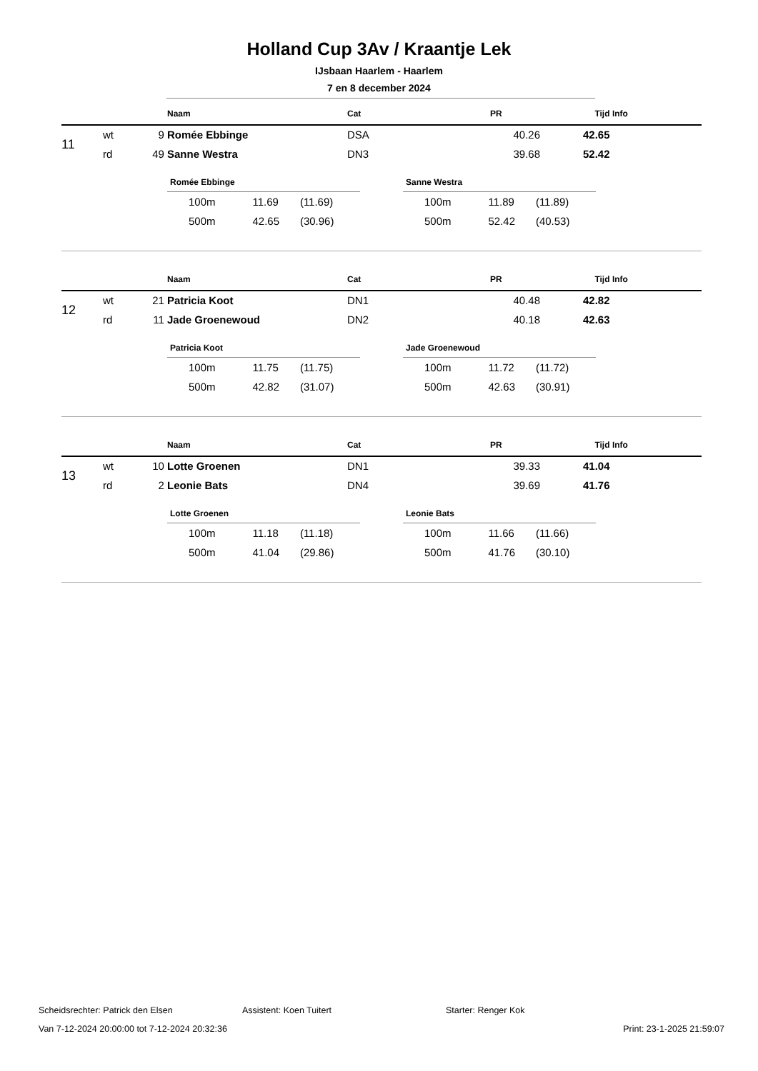Holland Cup 3Av / Kraantje Lek
IJsbaan Haarlem - Haarlem
7 en 8 december 2024
| | | | Naam | Cat | PR | Tijd | Info |
| --- | --- | --- | --- | --- | --- | --- | --- |
| 11 | wt | 9 | Romée Ebbinge | DSA | 40.26 | 42.65 | |
| | rd | 49 | Sanne Westra | DN3 | 39.68 | 52.42 | |
Romée Ebbinge
| 100m | 11.69 | (11.69) |
| 500m | 42.65 | (30.96) |
Sanne Westra
| 100m | 11.89 | (11.89) |
| 500m | 52.42 | (40.53) |
| | | | Naam | Cat | PR | Tijd | Info |
| --- | --- | --- | --- | --- | --- | --- | --- |
| 12 | wt | 21 | Patricia Koot | DN1 | 40.48 | 42.82 | |
| | rd | 11 | Jade Groenewoud | DN2 | 40.18 | 42.63 | |
Patricia Koot
| 100m | 11.75 | (11.75) |
| 500m | 42.82 | (31.07) |
Jade Groenewoud
| 100m | 11.72 | (11.72) |
| 500m | 42.63 | (30.91) |
| | | | Naam | Cat | PR | Tijd | Info |
| --- | --- | --- | --- | --- | --- | --- | --- |
| 13 | wt | 10 | Lotte Groenen | DN1 | 39.33 | 41.04 | |
| | rd | 2 | Leonie Bats | DN4 | 39.69 | 41.76 | |
Lotte Groenen
| 100m | 11.18 | (11.18) |
| 500m | 41.04 | (29.86) |
Leonie Bats
| 100m | 11.66 | (11.66) |
| 500m | 41.76 | (30.10) |
Scheidsrechter: Patrick den Elsen Assistent: Koen Tuitert Starter: Renger Kok
Van 7-12-2024 20:00:00 tot 7-12-2024 20:32:36 Print: 23-1-2025 21:59:07